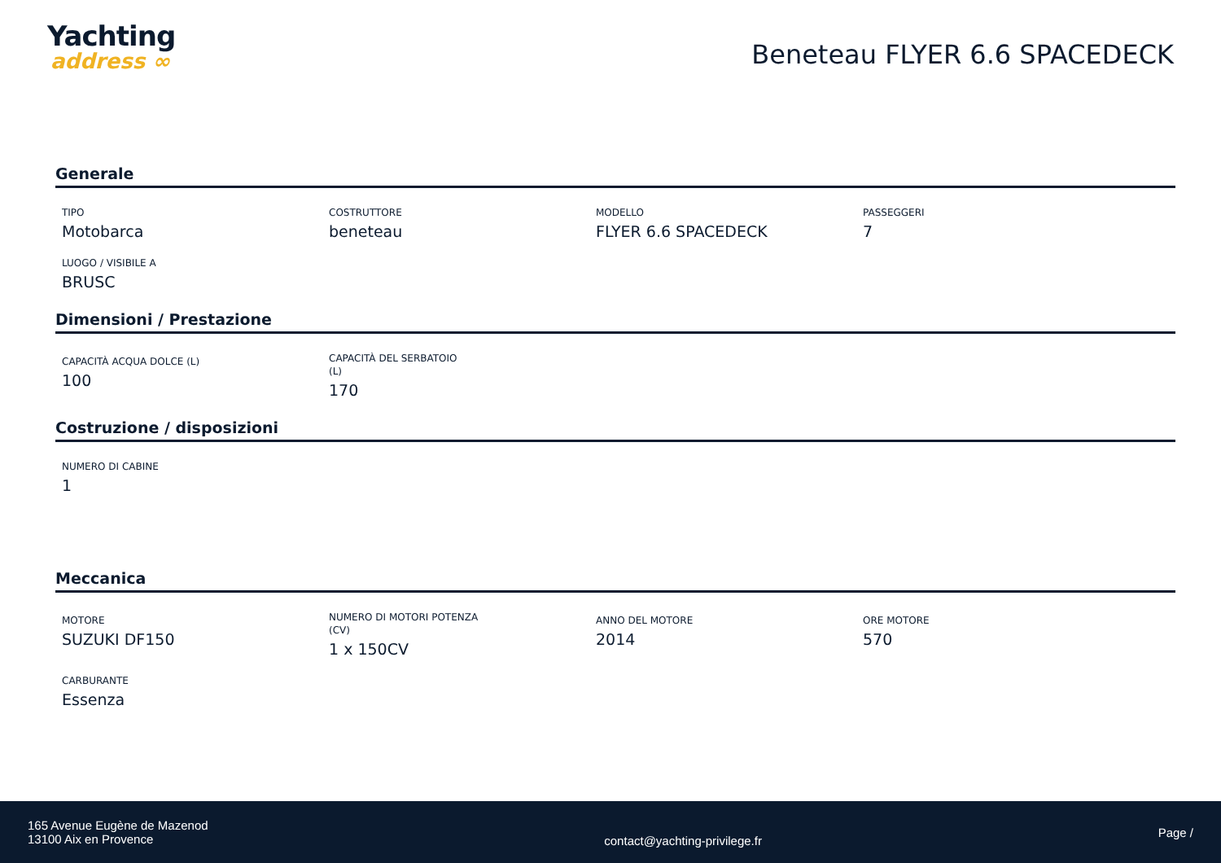Yachting
address ∞
Beneteau FLYER 6.6 SPACEDECK
Generale
TIPO
Motobarca
COSTRUTTORE
beneteau
MODELLO
FLYER 6.6 SPACEDECK
PASSEGGERI
7
LUOGO / VISIBILE A
BRUSC
Dimensioni / Prestazione
CAPACITÀ ACQUA DOLCE (L)
100
CAPACITÀ DEL SERBATOIO (L)
170
Costruzione / disposizioni
NUMERO DI CABINE
1
Meccanica
MOTORE
SUZUKI DF150
NUMERO DI MOTORI POTENZA (CV)
1 x 150CV
ANNO DEL MOTORE
2014
ORE MOTORE
570
CARBURANTE
Essenza
165 Avenue Eugène de Mazenod
13100 Aix en Provence
contact@yachting-privilege.fr
Page /